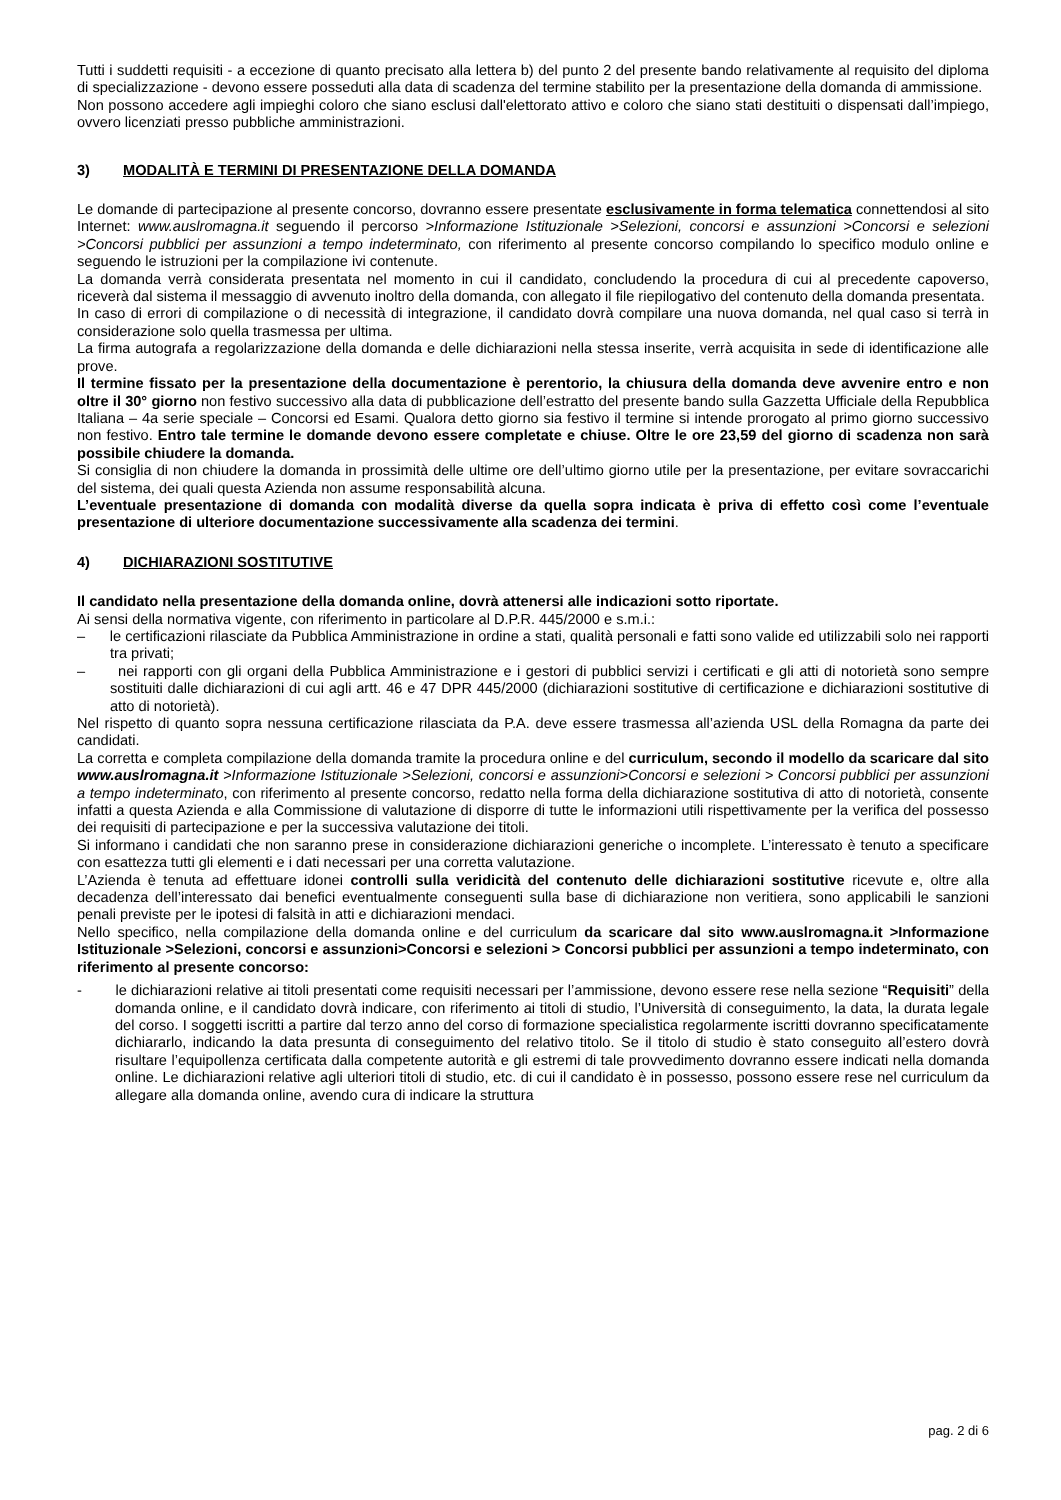Tutti i suddetti requisiti - a eccezione di quanto precisato alla lettera b) del punto 2 del presente bando relativamente al requisito del diploma di specializzazione - devono essere posseduti alla data di scadenza del termine stabilito per la presentazione della domanda di ammissione.
Non possono accedere agli impieghi coloro che siano esclusi dall'elettorato attivo e coloro che siano stati destituiti o dispensati dall’impiego, ovvero licenziati presso pubbliche amministrazioni.
3) MODALITÀ E TERMINI DI PRESENTAZIONE DELLA DOMANDA
Le domande di partecipazione al presente concorso, dovranno essere presentate esclusivamente in forma telematica connettendosi al sito Internet: www.auslromagna.it seguendo il percorso >Informazione Istituzionale >Selezioni, concorsi e assunzioni >Concorsi e selezioni >Concorsi pubblici per assunzioni a tempo indeterminato, con riferimento al presente concorso compilando lo specifico modulo online e seguendo le istruzioni per la compilazione ivi contenute.
La domanda verrà considerata presentata nel momento in cui il candidato, concludendo la procedura di cui al precedente capoverso, riceverà dal sistema il messaggio di avvenuto inoltro della domanda, con allegato il file riepilogativo del contenuto della domanda presentata.
In caso di errori di compilazione o di necessità di integrazione, il candidato dovrà compilare una nuova domanda, nel qual caso si terrà in considerazione solo quella trasmessa per ultima.
La firma autografa a regolarizzazione della domanda e delle dichiarazioni nella stessa inserite, verrà acquisita in sede di identificazione alle prove.
Il termine fissato per la presentazione della documentazione è perentorio, la chiusura della domanda deve avvenire entro e non oltre il 30° giorno non festivo successivo alla data di pubblicazione dell’estratto del presente bando sulla Gazzetta Ufficiale della Repubblica Italiana – 4a serie speciale – Concorsi ed Esami. Qualora detto giorno sia festivo il termine si intende prorogato al primo giorno successivo non festivo. Entro tale termine le domande devono essere completate e chiuse. Oltre le ore 23,59 del giorno di scadenza non sarà possibile chiudere la domanda.
Si consiglia di non chiudere la domanda in prossimità delle ultime ore dell’ultimo giorno utile per la presentazione, per evitare sovraccarichi del sistema, dei quali questa Azienda non assume responsabilità alcuna.
L’eventuale presentazione di domanda con modalità diverse da quella sopra indicata è priva di effetto così come l’eventuale presentazione di ulteriore documentazione successivamente alla scadenza dei termini.
4) DICHIARAZIONI SOSTITUTIVE
Il candidato nella presentazione della domanda online, dovrà attenersi alle indicazioni sotto riportate.
Ai sensi della normativa vigente, con riferimento in particolare al D.P.R. 445/2000 e s.m.i.:
– le certificazioni rilasciate da Pubblica Amministrazione in ordine a stati, qualità personali e fatti sono valide ed utilizzabili solo nei rapporti tra privati;
– nei rapporti con gli organi della Pubblica Amministrazione e i gestori di pubblici servizi i certificati e gli atti di notorietà sono sempre sostituiti dalle dichiarazioni di cui agli artt. 46 e 47 DPR 445/2000 (dichiarazioni sostitutive di certificazione e dichiarazioni sostitutive di atto di notorietà).
Nel rispetto di quanto sopra nessuna certificazione rilasciata da P.A. deve essere trasmessa all’azienda USL della Romagna da parte dei candidati.
La corretta e completa compilazione della domanda tramite la procedura online e del curriculum, secondo il modello da scaricare dal sito www.auslromagna.it >Informazione Istituzionale >Selezioni, concorsi e assunzioni>Concorsi e selezioni > Concorsi pubblici per assunzioni a tempo indeterminato, con riferimento al presente concorso, redatto nella forma della dichiarazione sostitutiva di atto di notorietà, consente infatti a questa Azienda e alla Commissione di valutazione di disporre di tutte le informazioni utili rispettivamente per la verifica del possesso dei requisiti di partecipazione e per la successiva valutazione dei titoli.
Si informano i candidati che non saranno prese in considerazione dichiarazioni generiche o incomplete. L’interessato è tenuto a specificare con esattezza tutti gli elementi e i dati necessari per una corretta valutazione.
L’Azienda è tenuta ad effettuare idonei controlli sulla veridicità del contenuto delle dichiarazioni sostitutive ricevute e, oltre alla decadenza dell’interessato dai benefici eventualmente conseguenti sulla base di dichiarazione non veritiera, sono applicabili le sanzioni penali previste per le ipotesi di falsità in atti e dichiarazioni mendaci.
Nello specifico, nella compilazione della domanda online e del curriculum da scaricare dal sito www.auslromagna.it >Informazione Istituzionale >Selezioni, concorsi e assunzioni>Concorsi e selezioni > Concorsi pubblici per assunzioni a tempo indeterminato, con riferimento al presente concorso:
- le dichiarazioni relative ai titoli presentati come requisiti necessari per l’ammissione, devono essere rese nella sezione “Requisiti” della domanda online, e il candidato dovrà indicare, con riferimento ai titoli di studio, l’Università di conseguimento, la data, la durata legale del corso. I soggetti iscritti a partire dal terzo anno del corso di formazione specialistica regolarmente iscritti dovranno specificatamente dichiararlo, indicando la data presunta di conseguimento del relativo titolo. Se il titolo di studio è stato conseguito all’estero dovrà risultare l’equipollenza certificata dalla competente autorità e gli estremi di tale provvedimento dovranno essere indicati nella domanda online. Le dichiarazioni relative agli ulteriori titoli di studio, etc. di cui il candidato è in possesso, possono essere rese nel curriculum da allegare alla domanda online, avendo cura di indicare la struttura
pag. 2 di 6